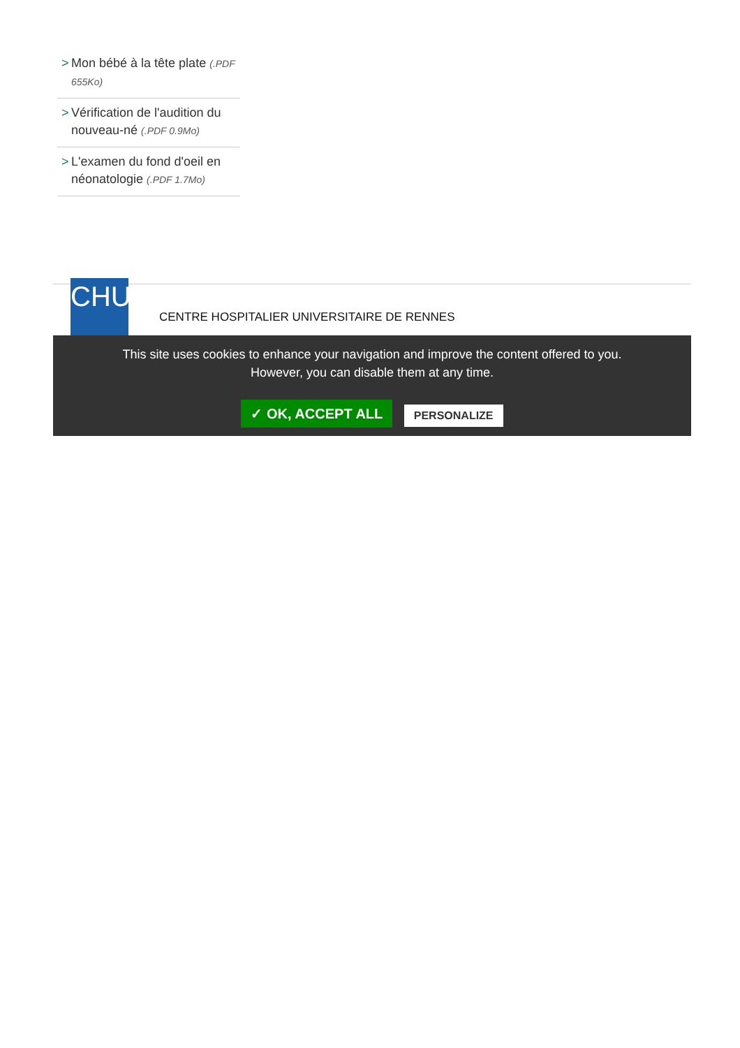> Mon bébé à la tête plate (.PDF 655Ko)
> Vérification de l'audition du nouveau-né (.PDF 0.9Mo)
> L'examen du fond d'oeil en néonatologie (.PDF 1.7Mo)
CHU
CENTRE HOSPITALIER UNIVERSITAIRE DE RENNES
This site uses cookies to enhance your navigation and improve the content offered to you.
However, you can disable them at any time.
✓ OK, ACCEPT ALL PERSONALIZE